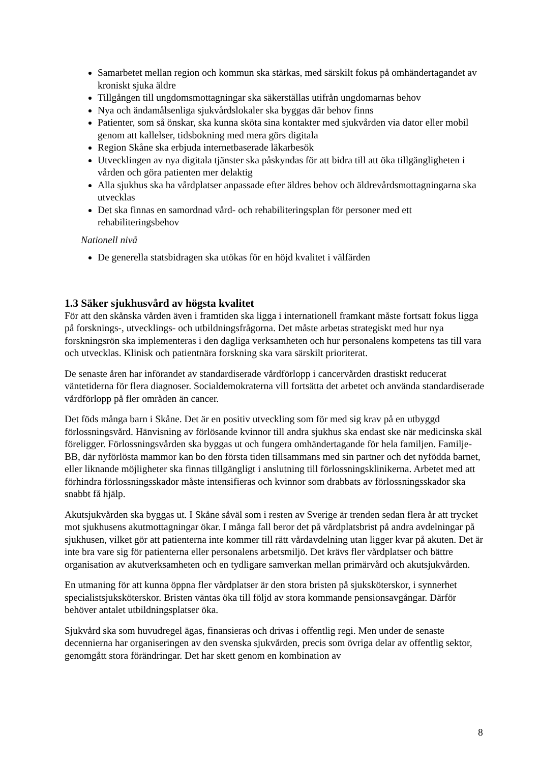Samarbetet mellan region och kommun ska stärkas, med särskilt fokus på omhändertagandet av kroniskt sjuka äldre
Tillgången till ungdomsmottagningar ska säkerställas utifrån ungdomarnas behov
Nya och ändamålsenliga sjukvårdslokaler ska byggas där behov finns
Patienter, som så önskar, ska kunna sköta sina kontakter med sjukvården via dator eller mobil genom att kallelser, tidsbokning med mera görs digitala
Region Skåne ska erbjuda internetbaserade läkarbesök
Utvecklingen av nya digitala tjänster ska påskyndas för att bidra till att öka tillgängligheten i vården och göra patienten mer delaktig
Alla sjukhus ska ha vårdplatser anpassade efter äldres behov och äldrevårdsmottagningarna ska utvecklas
Det ska finnas en samordnad vård- och rehabiliteringsplan för personer med ett rehabiliteringsbehov
Nationell nivå
De generella statsbidragen ska utökas för en höjd kvalitet i välfärden
1.3 Säker sjukhusvård av högsta kvalitet
För att den skånska vården även i framtiden ska ligga i internationell framkant måste fortsatt fokus ligga på forsknings-, utvecklings- och utbildningsfrågorna. Det måste arbetas strategiskt med hur nya forskningsrön ska implementeras i den dagliga verksamheten och hur personalens kompetens tas till vara och utvecklas. Klinisk och patientnära forskning ska vara särskilt prioriterat.
De senaste åren har införandet av standardiserade vårdförlopp i cancervården drastiskt reducerat väntetiderna för flera diagnoser. Socialdemokraterna vill fortsätta det arbetet och använda standardiserade vårdförlopp på fler områden än cancer.
Det föds många barn i Skåne. Det är en positiv utveckling som för med sig krav på en utbyggd förlossningsvård. Hänvisning av förlösande kvinnor till andra sjukhus ska endast ske när medicinska skäl föreligger. Förlossningsvården ska byggas ut och fungera omhändertagande för hela familjen. Familje-BB, där nyförlösta mammor kan bo den första tiden tillsammans med sin partner och det nyfödda barnet, eller liknande möjligheter ska finnas tillgängligt i anslutning till förlossningsklinikerna. Arbetet med att förhindra förlossningsskador måste intensifieras och kvinnor som drabbats av förlossningsskador ska snabbt få hjälp.
Akutsjukvården ska byggas ut. I Skåne såväl som i resten av Sverige är trenden sedan flera år att trycket mot sjukhusens akutmottagningar ökar. I många fall beror det på vårdplatsbrist på andra avdelningar på sjukhusen, vilket gör att patienterna inte kommer till rätt vårdavdelning utan ligger kvar på akuten. Det är inte bra vare sig för patienterna eller personalens arbetsmiljö. Det krävs fler vårdplatser och bättre organisation av akutverksamheten och en tydligare samverkan mellan primärvård och akutsjukvården.
En utmaning för att kunna öppna fler vårdplatser är den stora bristen på sjuksköterskor, i synnerhet specialistsjuksköterskor. Bristen väntas öka till följd av stora kommande pensionsavgångar. Därför behöver antalet utbildningsplatser öka.
Sjukvård ska som huvudregel ägas, finansieras och drivas i offentlig regi. Men under de senaste decennierna har organiseringen av den svenska sjukvården, precis som övriga delar av offentlig sektor, genomgått stora förändringar. Det har skett genom en kombination av
8